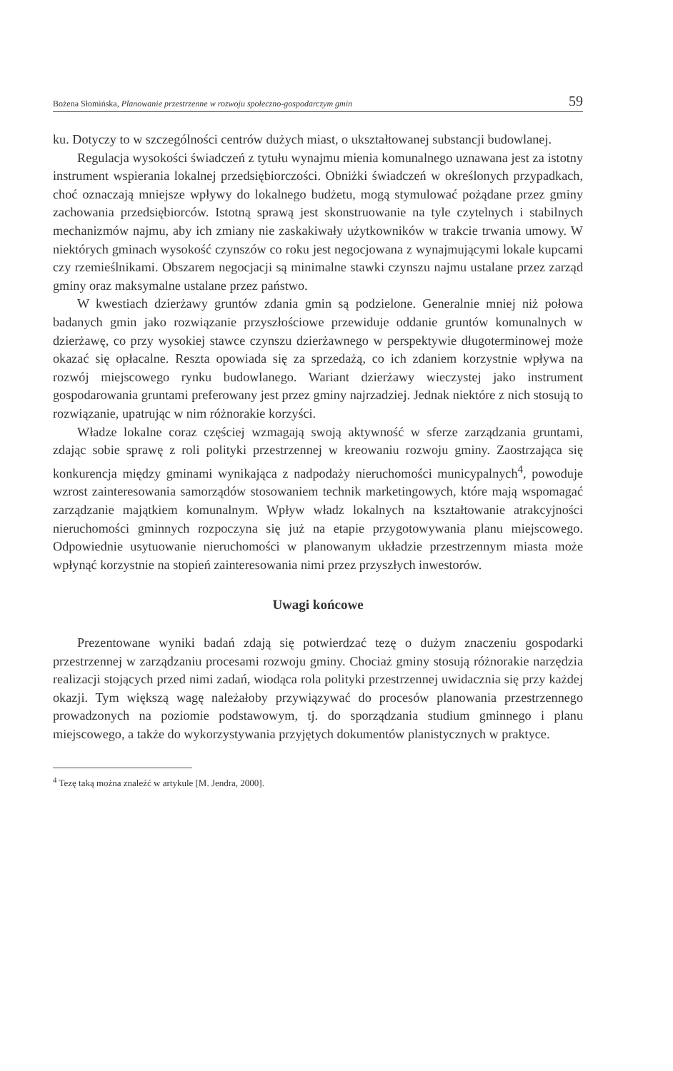Bożena Słomińska, Planowanie przestrzenne w rozwoju społeczno-gospodarczym gmin 59
ku. Dotyczy to w szczególności centrów dużych miast, o ukształtowanej substancji budowlanej.
Regulacja wysokości świadczeń z tytułu wynajmu mienia komunalnego uznawana jest za istotny instrument wspierania lokalnej przedsiębiorczości. Obniżki świadczeń w określonych przypadkach, choć oznaczają mniejsze wpływy do lokalnego budżetu, mogą stymulować pożądane przez gminy zachowania przedsiębiorców. Istotną sprawą jest skonstruowanie na tyle czytelnych i stabilnych mechanizmów najmu, aby ich zmiany nie zaskakiwały użytkowników w trakcie trwania umowy. W niektórych gminach wysokość czynszów co roku jest negocjowana z wynajmującymi lokale kupcami czy rzemieślnikami. Obszarem negocjacji są minimalne stawki czynszu najmu ustalane przez zarząd gminy oraz maksymalne ustalane przez państwo.
W kwestiach dzierżawy gruntów zdania gmin są podzielone. Generalnie mniej niż połowa badanych gmin jako rozwiązanie przyszłościowe przewiduje oddanie gruntów komunalnych w dzierżawę, co przy wysokiej stawce czynszu dzierżawnego w perspektywie długoterminowej może okazać się opłacalne. Reszta opowiada się za sprzedażą, co ich zdaniem korzystnie wpływa na rozwój miejscowego rynku budowlanego. Wariant dzierżawy wieczystej jako instrument gospodarowania gruntami preferowany jest przez gminy najrzadziej. Jednak niektóre z nich stosują to rozwiązanie, upatrując w nim różnorakie korzyści.
Władze lokalne coraz częściej wzmagają swoją aktywność w sferze zarządzania gruntami, zdając sobie sprawę z roli polityki przestrzennej w kreowaniu rozwoju gminy. Zaostrzająca się konkurencja między gminami wynikająca z nadpodaży nieruchomości municypalnych<sup>4</sup>, powoduje wzrost zainteresowania samorządów stosowaniem technik marketingowych, które mają wspomagać zarządzanie majątkiem komunalnym. Wpływ władz lokalnych na kształtowanie atrakcyjności nieruchomości gminnych rozpoczyna się już na etapie przygotowywania planu miejscowego. Odpowiednie usytuowanie nieruchomości w planowanym układzie przestrzennym miasta może wpłynąć korzystnie na stopień zainteresowania nimi przez przyszłych inwestorów.
Uwagi końcowe
Prezentowane wyniki badań zdają się potwierdzać tezę o dużym znaczeniu gospodarki przestrzennej w zarządzaniu procesami rozwoju gminy. Chociaż gminy stosują różnorakie narzędzia realizacji stojących przed nimi zadań, wiodąca rola polityki przestrzennej uwidacznia się przy każdej okazji. Tym większą wagę należałoby przywiązywać do procesów planowania przestrzennego prowadzonych na poziomie podstawowym, tj. do sporządzania studium gminnego i planu miejscowego, a także do wykorzystywania przyjętych dokumentów planistycznych w praktyce.
<sup>4</sup> Tezę taką można znaleźć w artykule [M. Jendra, 2000].